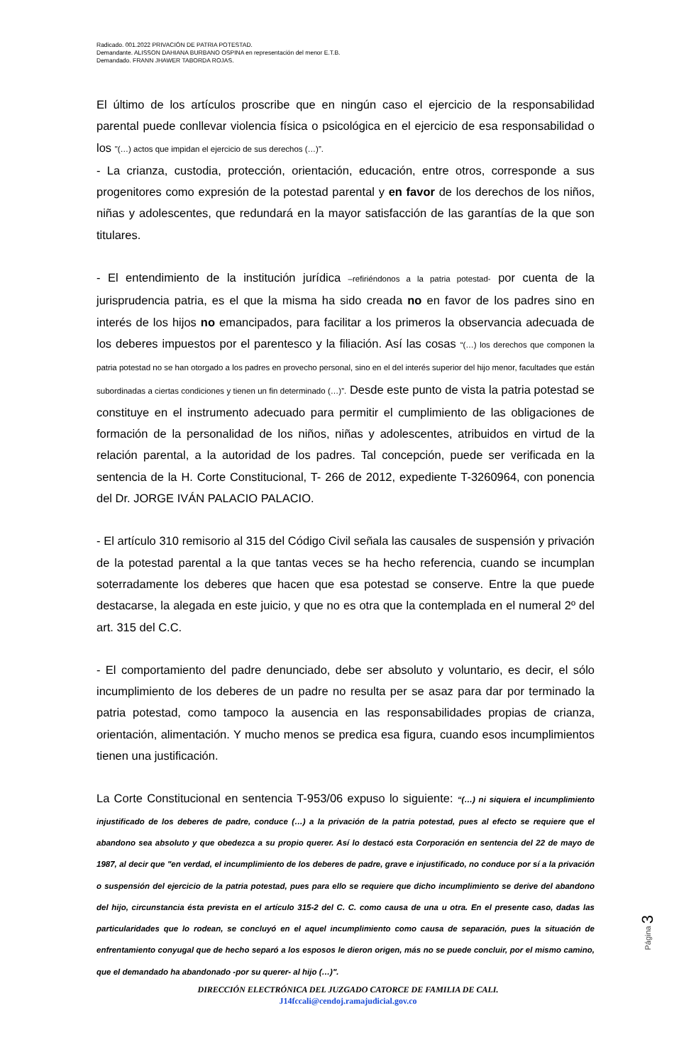Radicado. 001.2022 PRIVACIÓN DE PATRIA POTESTAD.
Demandante. ALISSON DAHIANA BURBANO OSPINA en representación del menor E.T.B.
Demandado. FRANN JHAWER TABORDA ROJAS.
El último de los artículos proscribe que en ningún caso el ejercicio de la responsabilidad parental puede conllevar violencia física o psicológica en el ejercicio de esa responsabilidad o los "(…) actos que impidan el ejercicio de sus derechos (…)”.
- La crianza, custodia, protección, orientación, educación, entre otros, corresponde a sus progenitores como expresión de la potestad parental y en favor de los derechos de los niños, niñas y adolescentes, que redundará en la mayor satisfacción de las garantías de la que son titulares.
- El entendimiento de la institución jurídica –refiriéndonos a la patria potestad- por cuenta de la jurisprudencia patria, es el que la misma ha sido creada no en favor de los padres sino en interés de los hijos no emancipados, para facilitar a los primeros la observancia adecuada de los deberes impuestos por el parentesco y la filiación. Así las cosas “(…) los derechos que componen la patria potestad no se han otorgado a los padres en provecho personal, sino en el del interés superior del hijo menor, facultades que están subordinadas a ciertas condiciones y tienen un fin determinado (…)”. Desde este punto de vista la patria potestad se constituye en el instrumento adecuado para permitir el cumplimiento de las obligaciones de formación de la personalidad de los niños, niñas y adolescentes, atribuidos en virtud de la relación parental, a la autoridad de los padres. Tal concepción, puede ser verificada en la sentencia de la H. Corte Constitucional, T- 266 de 2012, expediente T-3260964, con ponencia del Dr. JORGE IVÁN PALACIO PALACIO.
- El artículo 310 remisorio al 315 del Código Civil señala las causales de suspensión y privación de la potestad parental a la que tantas veces se ha hecho referencia, cuando se incumplan soterradamente los deberes que hacen que esa potestad se conserve. Entre la que puede destacarse, la alegada en este juicio, y que no es otra que la contemplada en el numeral 2º del art. 315 del C.C.
- El comportamiento del padre denunciado, debe ser absoluto y voluntario, es decir, el sólo incumplimiento de los deberes de un padre no resulta per se asaz para dar por terminado la patria potestad, como tampoco la ausencia en las responsabilidades propias de crianza, orientación, alimentación. Y mucho menos se predica esa figura, cuando esos incumplimientos tienen una justificación.
La Corte Constitucional en sentencia T-953/06 expuso lo siguiente: “(…) ni siquiera el incumplimiento injustificado de los deberes de padre, conduce (…) a la privación de la patria potestad, pues al efecto se requiere que el abandono sea absoluto y que obedezca a su propio querer. Así lo destacó esta Corporación en sentencia del 22 de mayo de 1987, al decir que "en verdad, el incumplimiento de los deberes de padre, grave e injustificado, no conduce por sí a la privación o suspensión del ejercicio de la patria potestad, pues para ello se requiere que dicho incumplimiento se derive del abandono del hijo, circunstancia ésta prevista en el artículo 315-2 del C. C. como causa de una u otra. En el presente caso, dadas las particularidades que lo rodean, se concluyó en el aquel incumplimiento como causa de separación, pues la situación de enfrentamiento conyugal que de hecho separó a los esposos le dieron origen, más no se puede concluir, por el mismo camino, que el demandado ha abandonado -por su querer- al hijo (…)".
Página 3
DIRECCIÓN ELECTRÓNICA DEL JUZGADO CATORCE DE FAMILIA DE CALI.
J14fccali@cendoj.ramajudicial.gov.co